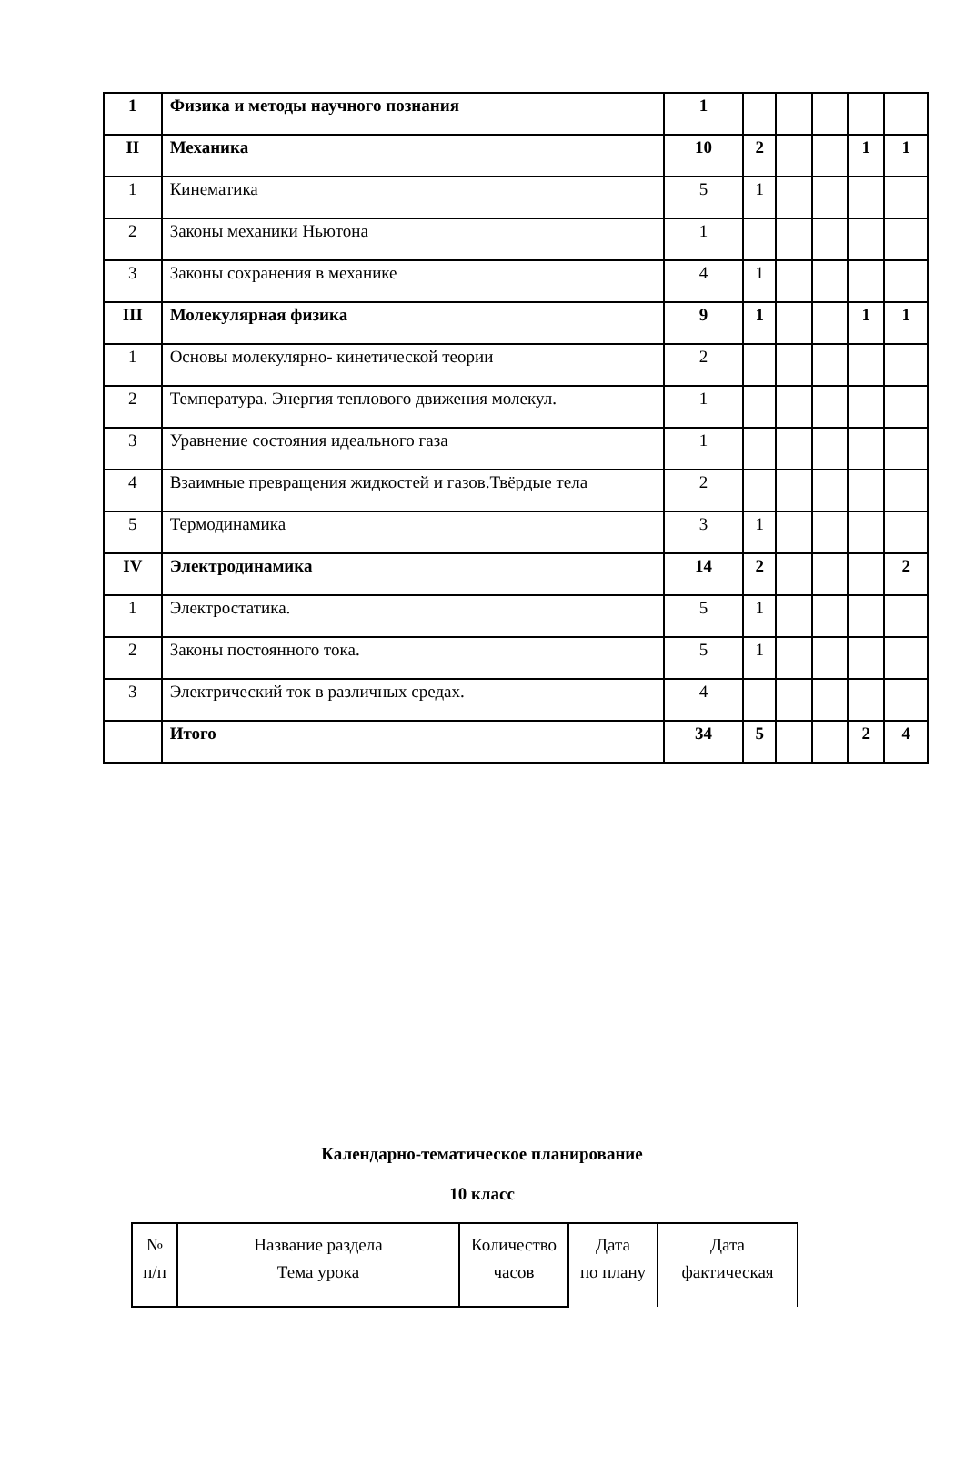| 1 | Физика и методы научного познания | 1 | | | | | |
| II | Механика | 10 | 2 | | | 1 | 1 |
| 1 | Кинематика | 5 | 1 | | | | |
| 2 | Законы механики Ньютона | 1 | | | | | |
| 3 | Законы сохранения в механике | 4 | 1 | | | | |
| III | Молекулярная физика | 9 | 1 | | | 1 | 1 |
| 1 | Основы молекулярно- кинетической теории | 2 | | | | | |
| 2 | Температура. Энергия теплового движения молекул. | 1 | | | | | |
| 3 | Уравнение состояния идеального газа | 1 | | | | | |
| 4 | Взаимные превращения жидкостей и газов.Твёрдые тела | 2 | | | | | |
| 5 | Термодинамика | 3 | 1 | | | | |
| IV | Электродинамика | 14 | 2 | | | | 2 |
| 1 | Электростатика. | 5 | 1 | | | | |
| 2 | Законы постоянного тока. | 5 | 1 | | | | |
| 3 | Электрический ток в различных средах. | 4 | | | | | |
| | Итого | 34 | 5 | | | 2 | 4 |
Календарно-тематическое планирование
10 класс
| № п/п | Название раздела Тема урока | Количество часов | Дата по плану | Дата фактическая |